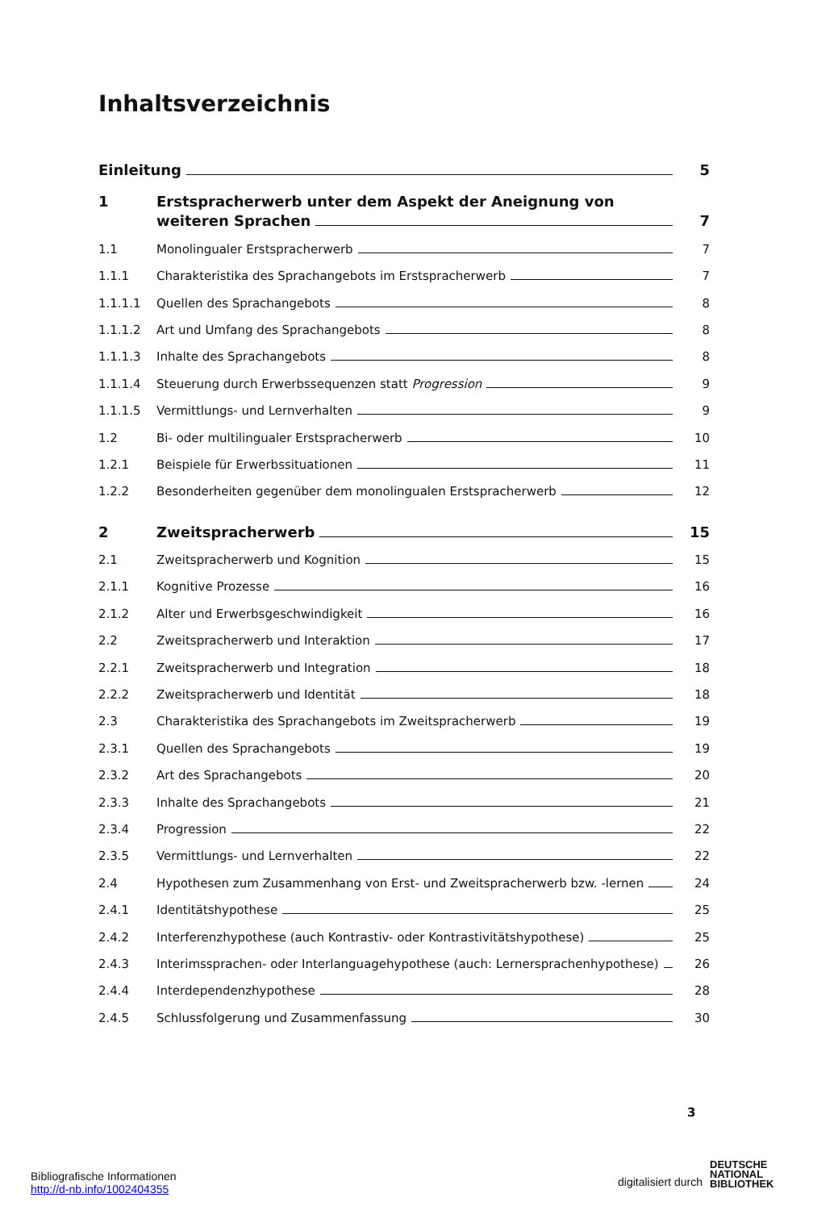Inhaltsverzeichnis
Einleitung
5
1 Erstspracherwerb unter dem Aspekt der Aneignung von
weiteren Sprachen
7
1.1
Monolingualer Erstspracherwerb
7
1.1.1
Charakteristika des Sprachangebots im Erstspracherwerb
7
1.1.1.1
Quellen des Sprachangebots
8
1.1.1.2
Art und Umfang des Sprachangebots
8
1.1.1.3
Inhalte des Sprachangebots
8
1.1.1.4
Steuerung durch Erwerbssequenzen statt Progression
9
1.1.1.5
Vermittlungs- und Lernverhalten
9
1.2
Bi- oder multilingualer Erstspracherwerb
10
1.2.1
Beispiele für Erwerbssituationen
11
1.2.2
Besonderheiten gegenüber dem monolingualen Erstspracherwerb
12
2
Zweitspracherwerb
15
2.1
Zweitspracherwerb und Kognition
15
2.1.1
Kognitive Prozesse
16
2.1.2
Alter und Erwerbsgeschwindigkeit
16
2.2
Zweitspracherwerb und Interaktion
17
2.2.1
Zweitspracherwerb und Integration
18
2.2.2
Zweitspracherwerb und Identität
18
2.3
Charakteristika des Sprachangebots im Zweitspracherwerb
19
2.3.1
Quellen des Sprachangebots
19
2.3.2
Art des Sprachangebots
20
2.3.3
Inhalte des Sprachangebots
21
2.3.4
Progression
22
2.3.5
Vermittlungs- und Lernverhalten
22
2.4
Hypothesen zum Zusammenhang von Erst- und Zweitspracherwerb bzw. -lernen
24
2.4.1
Identitätshypothese
25
2.4.2
Interferenzhypothese (auch Kontrastiv- oder Kontrastivitätshypothese)
25
2.4.3
Interimssprachen- oder Interlanguagehypothese (auch: Lernersprachenhypothese)
26
2.4.4
Interdependenzhypothese
28
2.4.5
Schlussfolgerung und Zusammenfassung
30
3
Bibliografische Informationen
http://d-nb.info/1002404355
digitalisiert durch
DEUTSCHE
NATIONAL
BIBLIOTHEK